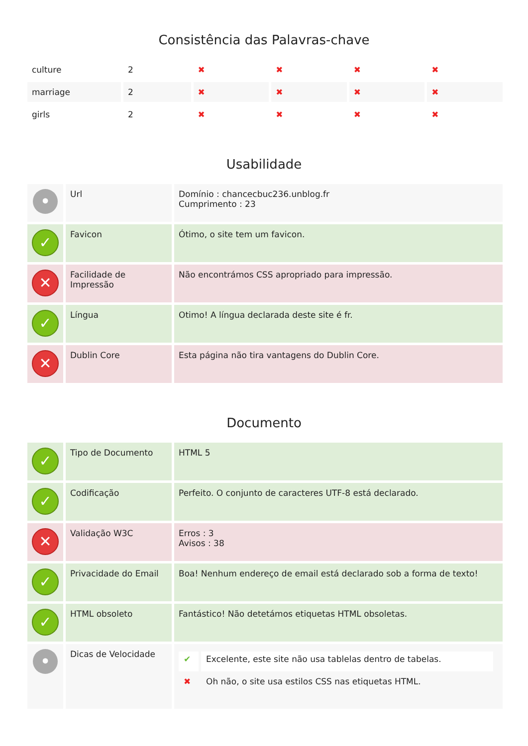Consistência das Palavras-chave
| culture | 2 | ✖ | ✖ | ✖ | ✖ |
| marriage | 2 | ✖ | ✖ | ✖ | ✖ |
| girls | 2 | ✖ | ✖ | ✖ | ✖ |
Usabilidade
| • | Url | Domínio : chancecbuc236.unblog.fr Cumprimento : 23 |
| ✓ | Favicon | Ótimo, o site tem um favicon. |
| ✕ | Facilidade de Impressão | Não encontrámos CSS apropriado para impressão. |
| ✓ | Língua | Otimo! A língua declarada deste site é fr. |
| ✕ | Dublin Core | Esta página não tira vantagens do Dublin Core. |
Documento
| ✓ | Tipo de Documento | HTML 5 |
| ✓ | Codificação | Perfeito. O conjunto de caracteres UTF-8 está declarado. |
| ✕ | Validação W3C | Erros : 3 Avisos : 38 |
| ✓ | Privacidade do Email | Boa! Nenhum endereço de email está declarado sob a forma de texto! |
| ✓ | HTML obsoleto | Fantástico! Não detetámos etiquetas HTML obsoletas. |
| • | Dicas de Velocidade | / ✔ / Excelente, este site não usa tablelas dentro de tabelas. / / ✖ / Oh não, o site usa estilos CSS nas etiquetas HTML. / |